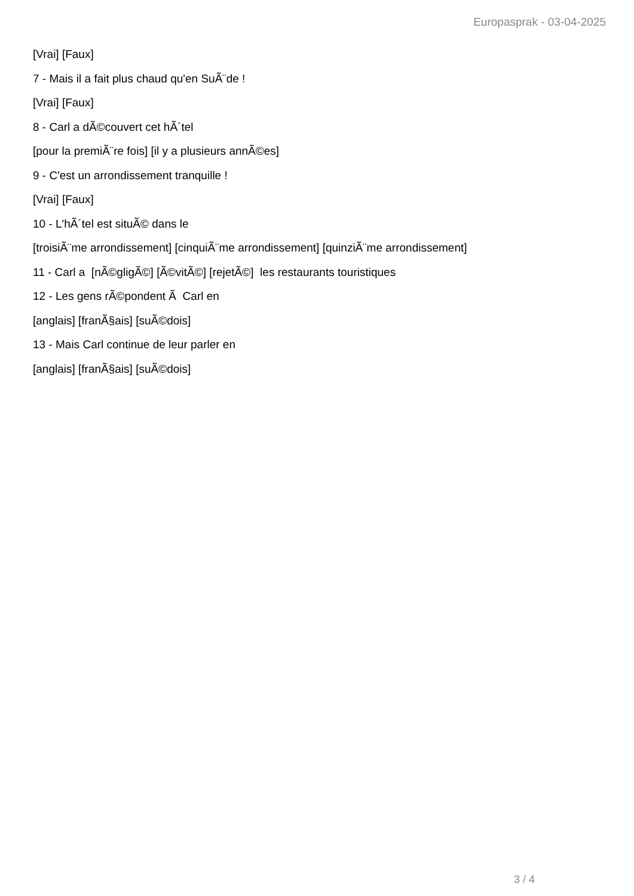Europasprak - 03-04-2025
[Vrai] [Faux]
7 - Mais il a fait plus chaud qu'en SuÃ¨de !
[Vrai] [Faux]
8 - Carl a dÃ©couvert cet hÃ´tel
[pour la premiÃ¨re fois] [il y a plusieurs annÃ©es]
9 - C'est un arrondissement tranquille !
[Vrai] [Faux]
10 - L'hÃ´tel est situÃ© dans le
[troisiÃ¨me arrondissement] [cinquiÃ¨me arrondissement] [quinziÃ¨me arrondissement]
11 - Carl a [nÃ©gligÃ©] [Ã©vitÃ©] [rejetÃ©] les restaurants touristiques
12 - Les gens rÃ©pondent Ã Carl en
[anglais] [franÃ§ais] [suÃ©dois]
13 - Mais Carl continue de leur parler en
[anglais] [franÃ§ais] [suÃ©dois]
3 / 4